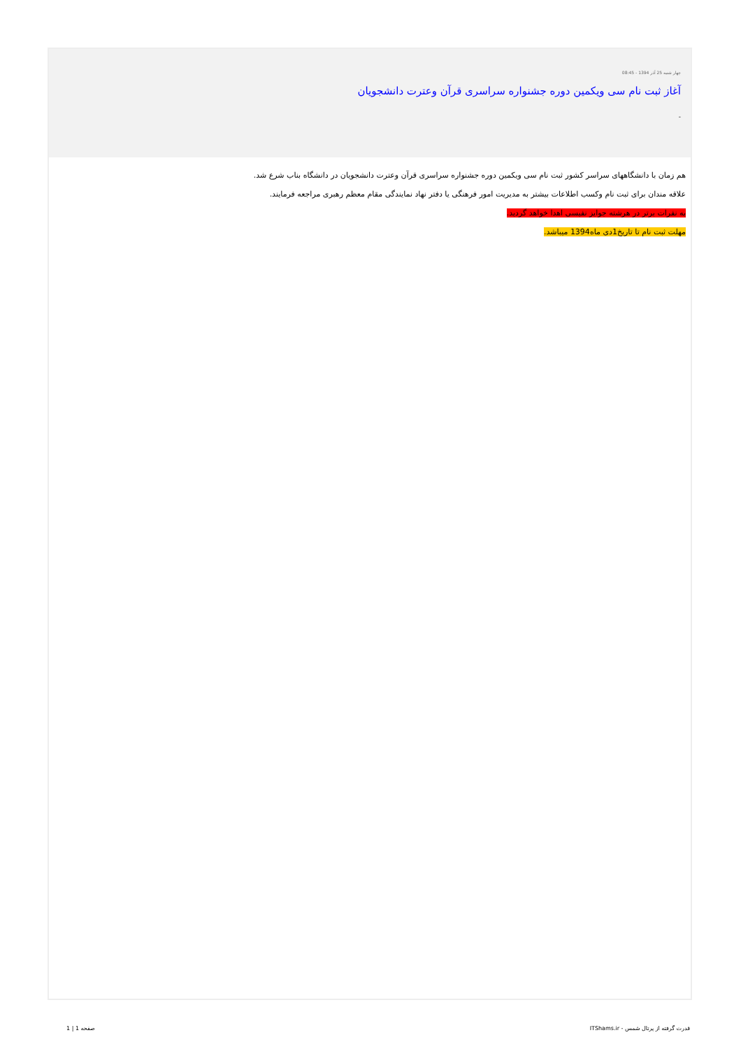چهار شنبه 25 آذر 1394 - 08:45
آغاز ثبت نام سی ویکمین دوره جشنواره سراسری قرآن وعترت دانشجویان
-
هم زمان با دانشگاههای سراسر کشور ثبت نام سی ویکمین دوره جشنواره سراسری قرآن وعترت دانشجویان در دانشگاه بناب شرع شد.
علاقه مندان برای ثبت نام وکسب اطلاعات بیشتر به مدیریت امور فرهنگی یا دفتر نهاد نمایندگی مقام معظم رهبری مراجعه فرمایند.
به نفرات برتر در هرشته جوایز نفیسی اهدا خواهد گردید.
مهلت ثبت نام تا تاریخ1دی ماه1394 میباشد.
قدرت گرفته از پرتال شمس - ITShams.ir صفحه 1 | 1